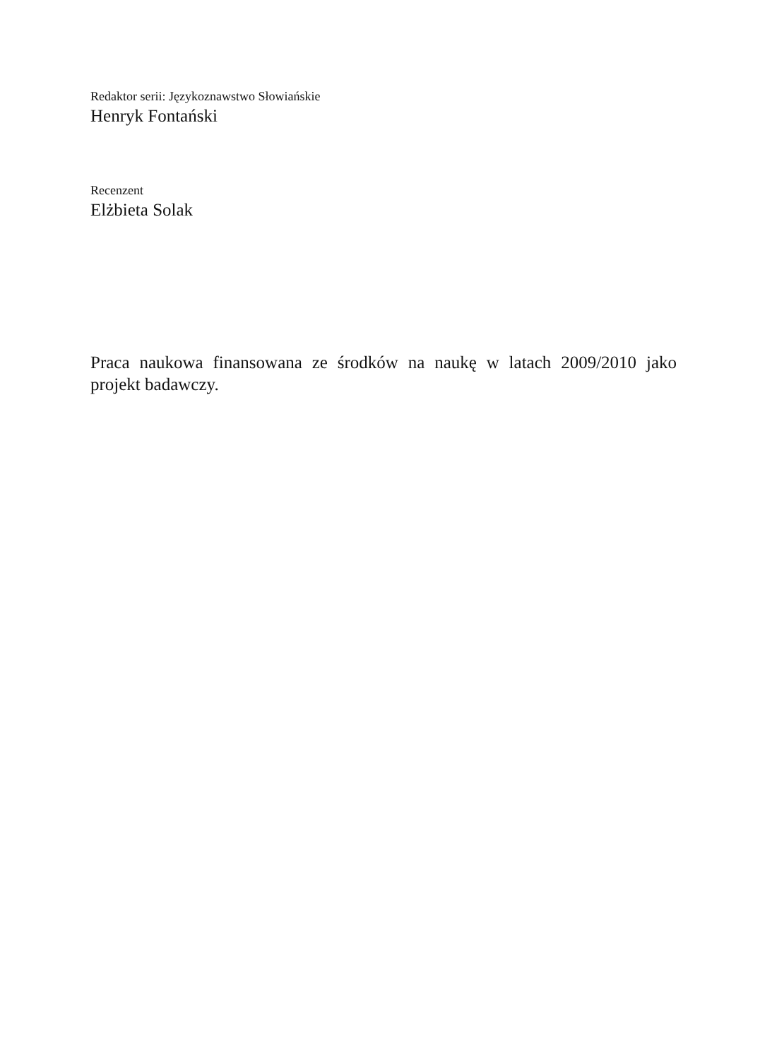Redaktor serii: Językoznawstwo Słowiańskie
Henryk Fontański
Recenzent
Elżbieta Solak
Praca naukowa finansowana ze środków na naukę w latach 2009/2010 jako projekt badawczy.